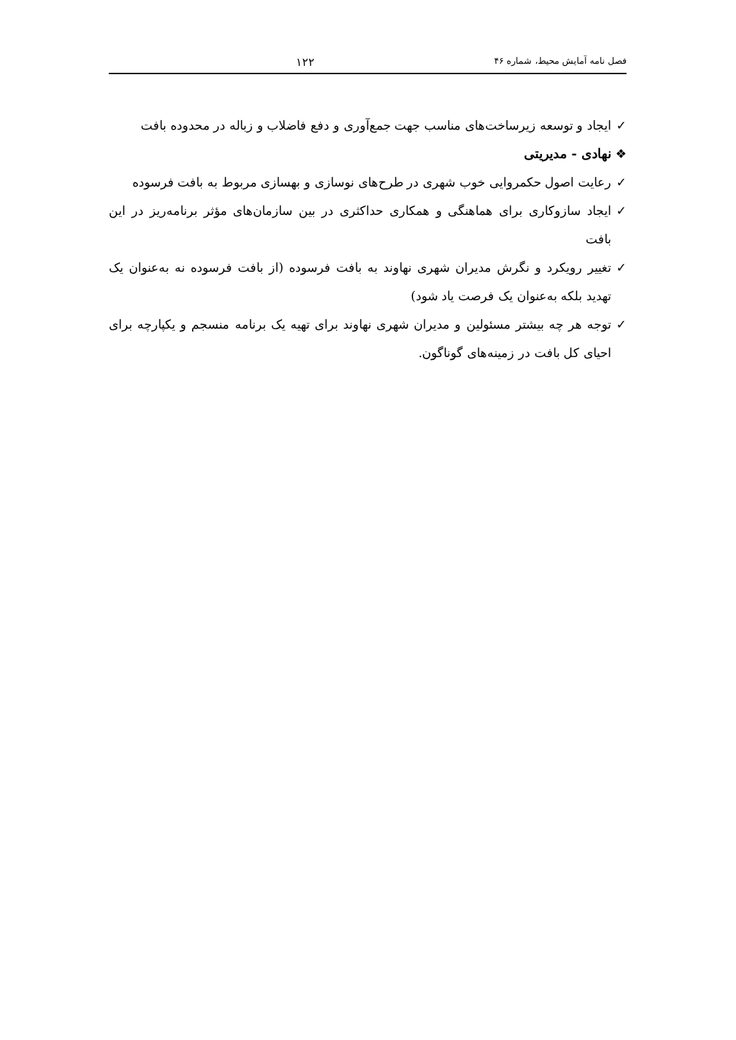فصل نامه آمایش محیط، شماره ۴۶ ۱۲۲
✓ ایجاد و توسعه زیرساخت‌های مناسب جهت جمع‌آوری و دفع فاضلاب و زباله در محدوده بافت
❖ نهادی - مدیریتی
✓ رعایت اصول حکمروایی خوب شهری در طرح‌های نوسازی و بهسازی مربوط به بافت فرسوده
✓ ایجاد سازوکاری برای هماهنگی و همکاری حداکثری در بین سازمان‌های مؤثر برنامه‌ریز در این بافت
✓ تغییر رویکرد و نگرش مدیران شهری نهاوند به بافت فرسوده (از بافت فرسوده نه به‌عنوان یک تهدید بلکه به‌عنوان یک فرصت یاد شود)
✓ توجه هر چه بیشتر مسئولین و مدیران شهری نهاوند برای تهیه یک برنامه منسجم و یکپارچه برای احیای کل بافت در زمینه‌های گوناگون.